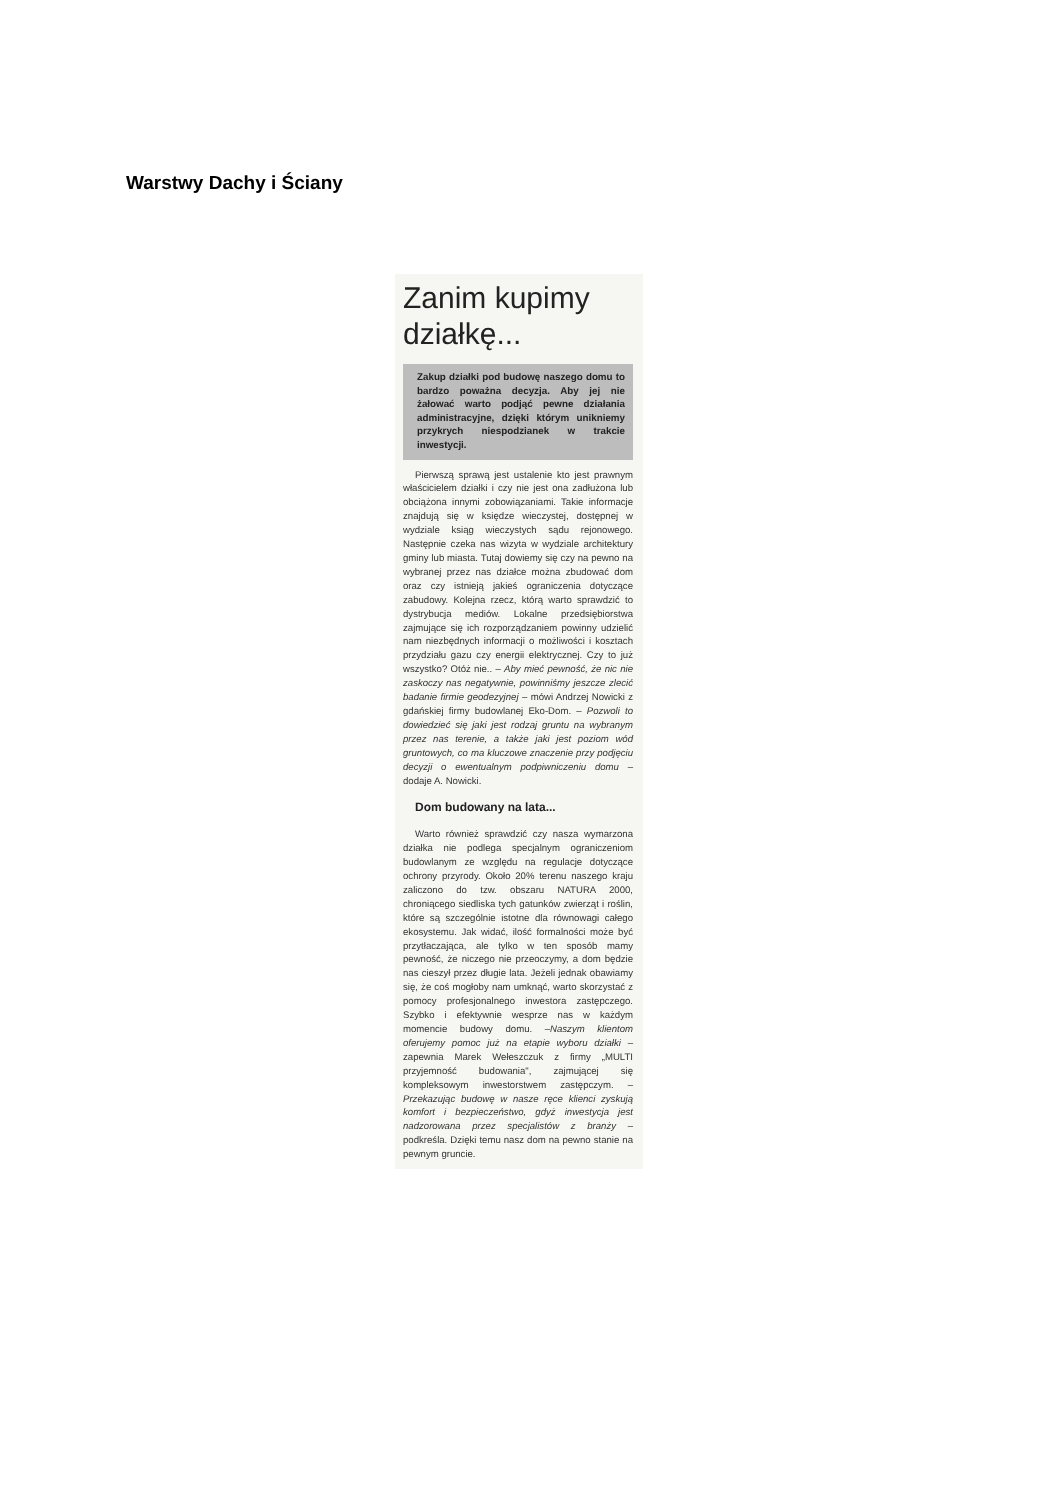Warstwy Dachy i Ściany
Zanim kupimy działkę...
Zakup działki pod budowę naszego domu to bardzo poważna decyzja. Aby jej nie żałować warto podjąć pewne działania administracyjne, dzięki którym unikniemy przykrych niespodzianek w trakcie inwestycji.
Pierwszą sprawą jest ustalenie kto jest prawnym właścicielem działki i czy nie jest ona zadłużona lub obciążona innymi zobowiązaniami. Takie informacje znajdują się w księdze wieczystej, dostępnej w wydziale ksiąg wieczystych sądu rejonowego. Następnie czeka nas wizyta w wydziale architektury gminy lub miasta. Tutaj dowiemy się czy na pewno na wybranej przez nas działce można zbudować dom oraz czy istnieją jakieś ograniczenia dotyczące zabudowy. Kolejna rzecz, którą warto sprawdzić to dystrybucja mediów. Lokalne przedsiębiorstwa zajmujące się ich rozporządzaniem powinny udzielić nam niezbędnych informacji o możliwości i kosztach przydziału gazu czy energii elektrycznej. Czy to już wszystko? Otóż nie.. – Aby mieć pewność, że nic nie zaskoczy nas negatywnie, powinniśmy jeszcze zlecić badanie firmie geodezyjnej – mówi Andrzej Nowicki z gdańskiej firmy budowlanej Eko-Dom. – Pozwoli to dowiedzieć się jaki jest rodzaj gruntu na wybranym przez nas terenie, a także jaki jest poziom wód gruntowych, co ma kluczowe znaczenie przy podjęciu decyzji o ewentualnym podpiwniczeniu domu – dodaje A. Nowicki.
Dom budowany na lata...
Warto również sprawdzić czy nasza wymarzona działka nie podlega specjalnym ograniczeniom budowlanym ze względu na regulacje dotyczące ochrony przyrody. Około 20% terenu naszego kraju zaliczono do tzw. obszaru NATURA 2000, chroniącego siedliska tych gatunków zwierząt i roślin, które są szczególnie istotne dla równowagi całego ekosystemu. Jak widać, ilość formalności może być przytłaczająca, ale tylko w ten sposób mamy pewność, że niczego nie przeoczymy, a dom będzie nas cieszył przez długie lata. Jeżeli jednak obawiamy się, że coś mogłoby nam umknąć, warto skorzystać z pomocy profesjonalnego inwestora zastępczego. Szybko i efektywnie wesprze nas w każdym momencie budowy domu. –Naszym klientom oferujemy pomoc już na etapie wyboru działki – zapewnia Marek Wełeszczuk z firmy „MULTI przyjemność budowania", zajmującej się kompleksowym inwestorstwem zastępczym. – Przekazując budowę w nasze ręce klienci zyskują komfort i bezpieczeństwo, gdyż inwestycja jest nadzorowana przez specjalistów z branży – podkreśla. Dzięki temu nasz dom na pewno stanie na pewnym gruncie.